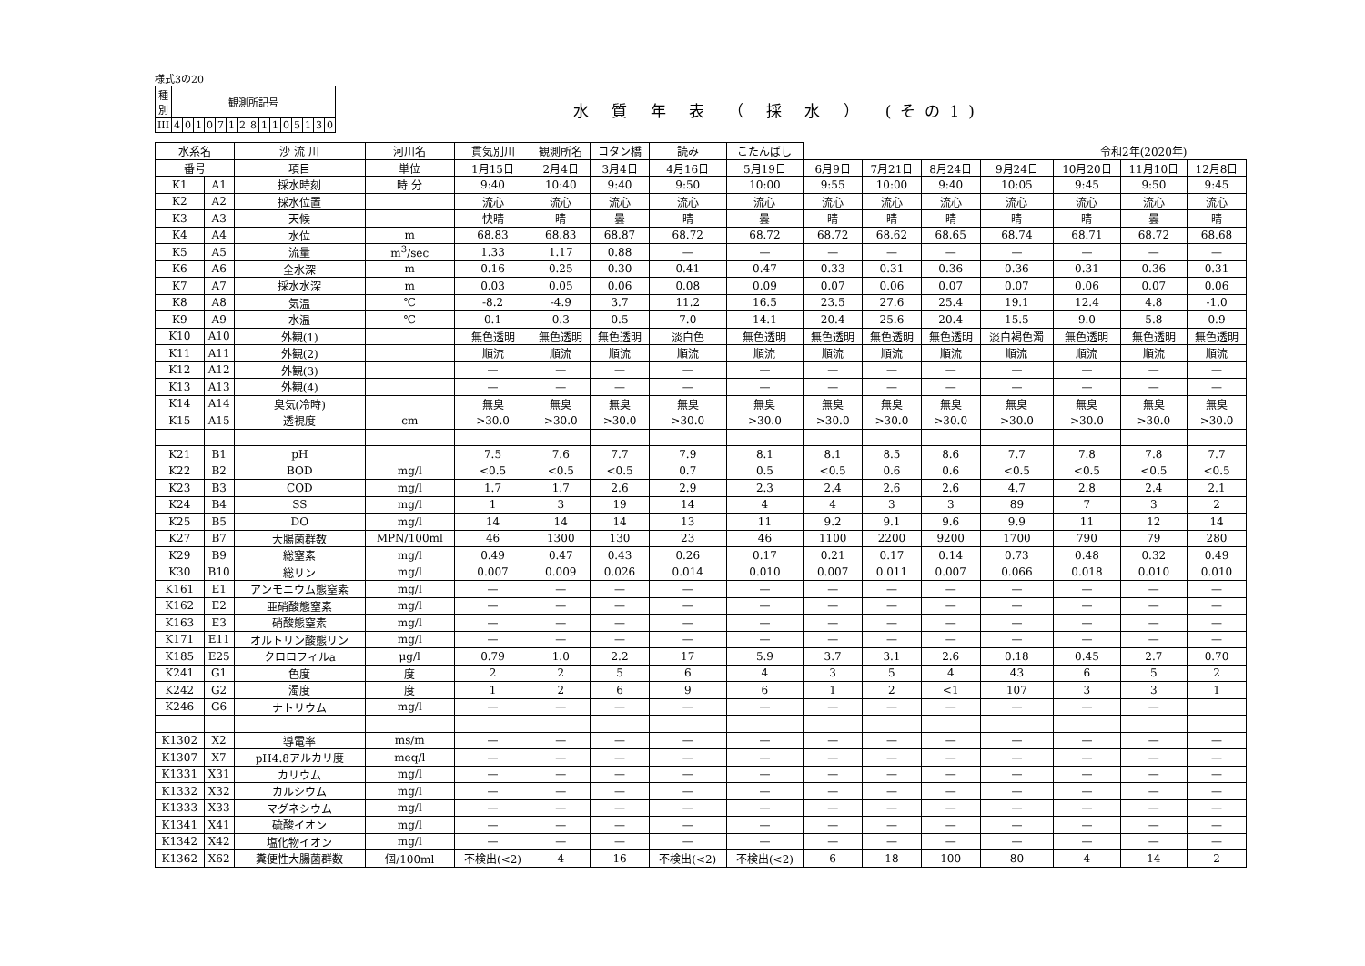様式3の20
| 種 別 | 観測所記号 | | | | | | | | | | | | | | |
| III | 4 | 0 | 1 | 0 | 7 | 1 | 2 | 8 | 1 | 1 | 0 | 5 | 1 | 3 | 0 |
水 質 年 表 （ 採 水 ）　(その1)
| 水系名 | | 沙 流 川 | 河川名 | 貫気別川 | 観測所名 | コタン橋 | 読み | こたんばし | 令和2年(2020年) | | | | | | |
| 番号 | | 項目 | 単位 | 1月15日 | 2月4日 | 3月4日 | 4月16日 | 5月19日 | 6月9日 | 7月21日 | 8月24日 | 9月24日 | 10月20日 | 11月10日 | 12月8日 |
| K1 | A1 | 採水時刻 | 時 分 | 9:40 | 10:40 | 9:40 | 9:50 | 10:00 | 9:55 | 10:00 | 9:40 | 10:05 | 9:45 | 9:50 | 9:45 |
| K2 | A2 | 採水位置 | | 流心 | 流心 | 流心 | 流心 | 流心 | 流心 | 流心 | 流心 | 流心 | 流心 | 流心 | 流心 |
| K3 | A3 | 天候 | | 快晴 | 晴 | 曇 | 晴 | 曇 | 晴 | 晴 | 晴 | 晴 | 晴 | 曇 | 晴 |
| K4 | A4 | 水位 | m | 68.83 | 68.83 | 68.87 | 68.72 | 68.72 | 68.72 | 68.62 | 68.65 | 68.74 | 68.71 | 68.72 | 68.68 |
| K5 | A5 | 流量 | m<sup>3</sup>/sec | 1.33 | 1.17 | 0.88 | — | — | — | — | — | — | — | — | — |
| K6 | A6 | 全水深 | m | 0.16 | 0.25 | 0.30 | 0.41 | 0.47 | 0.33 | 0.31 | 0.36 | 0.36 | 0.31 | 0.36 | 0.31 |
| K7 | A7 | 採水水深 | m | 0.03 | 0.05 | 0.06 | 0.08 | 0.09 | 0.07 | 0.06 | 0.07 | 0.07 | 0.06 | 0.07 | 0.06 |
| K8 | A8 | 気温 | ℃ | -8.2 | -4.9 | 3.7 | 11.2 | 16.5 | 23.5 | 27.6 | 25.4 | 19.1 | 12.4 | 4.8 | -1.0 |
| K9 | A9 | 水温 | ℃ | 0.1 | 0.3 | 0.5 | 7.0 | 14.1 | 20.4 | 25.6 | 20.4 | 15.5 | 9.0 | 5.8 | 0.9 |
| K10 | A10 | 外観(1) | | 無色透明 | 無色透明 | 無色透明 | 淡白色 | 無色透明 | 無色透明 | 無色透明 | 無色透明 | 淡白褐色濁 | 無色透明 | 無色透明 | 無色透明 |
| K11 | A11 | 外観(2) | | 順流 | 順流 | 順流 | 順流 | 順流 | 順流 | 順流 | 順流 | 順流 | 順流 | 順流 | 順流 |
| K12 | A12 | 外観(3) | | — | — | — | — | — | — | — | — | — | — | — | — |
| K13 | A13 | 外観(4) | | — | — | — | — | — | — | — | — | — | — | — | — |
| K14 | A14 | 臭気(冷時) | | 無臭 | 無臭 | 無臭 | 無臭 | 無臭 | 無臭 | 無臭 | 無臭 | 無臭 | 無臭 | 無臭 | 無臭 |
| K15 | A15 | 透視度 | cm | >30.0 | >30.0 | >30.0 | >30.0 | >30.0 | >30.0 | >30.0 | >30.0 | >30.0 | >30.0 | >30.0 | >30.0 |
| K21 | B1 | pH | | 7.5 | 7.6 | 7.7 | 7.9 | 8.1 | 8.1 | 8.5 | 8.6 | 7.7 | 7.8 | 7.8 | 7.7 |
| K22 | B2 | BOD | mg/l | <0.5 | <0.5 | <0.5 | 0.7 | 0.5 | <0.5 | 0.6 | 0.6 | <0.5 | <0.5 | <0.5 | <0.5 |
| K23 | B3 | COD | mg/l | 1.7 | 1.7 | 2.6 | 2.9 | 2.3 | 2.4 | 2.6 | 2.6 | 4.7 | 2.8 | 2.4 | 2.1 |
| K24 | B4 | SS | mg/l | 1 | 3 | 19 | 14 | 4 | 4 | 3 | 3 | 89 | 7 | 3 | 2 |
| K25 | B5 | DO | mg/l | 14 | 14 | 14 | 13 | 11 | 9.2 | 9.1 | 9.6 | 9.9 | 11 | 12 | 14 |
| K27 | B7 | 大腸菌群数 | MPN/100ml | 46 | 1300 | 130 | 23 | 46 | 1100 | 2200 | 9200 | 1700 | 790 | 79 | 280 |
| K29 | B9 | 総窒素 | mg/l | 0.49 | 0.47 | 0.43 | 0.26 | 0.17 | 0.21 | 0.17 | 0.14 | 0.73 | 0.48 | 0.32 | 0.49 |
| K30 | B10 | 総リン | mg/l | 0.007 | 0.009 | 0.026 | 0.014 | 0.010 | 0.007 | 0.011 | 0.007 | 0.066 | 0.018 | 0.010 | 0.010 |
| K161 | E1 | アンモニウム態窒素 | mg/l | — | — | — | — | — | — | — | — | — | — | — | — |
| K162 | E2 | 亜硝酸態窒素 | mg/l | — | — | — | — | — | — | — | — | — | — | — | — |
| K163 | E3 | 硝酸態窒素 | mg/l | — | — | — | — | — | — | — | — | — | — | — | — |
| K171 | E11 | オルトリン酸態リン | mg/l | — | — | — | — | — | — | — | — | — | — | — | — |
| K185 | E25 | クロロフィルa | μg/l | 0.79 | 1.0 | 2.2 | 17 | 5.9 | 3.7 | 3.1 | 2.6 | 0.18 | 0.45 | 2.7 | 0.70 |
| K241 | G1 | 色度 | 度 | 2 | 2 | 5 | 6 | 4 | 3 | 5 | 4 | 43 | 6 | 5 | 2 |
| K242 | G2 | 濁度 | 度 | 1 | 2 | 6 | 9 | 6 | 1 | 2 | <1 | 107 | 3 | 3 | 1 |
| K246 | G6 | ナトリウム | mg/l | — | — | — | — | — | — | — | — | — | — | — | |
| K1302 | X2 | 導電率 | ms/m | — | — | — | — | — | — | — | — | — | — | — | — |
| K1307 | X7 | pH4.8アルカリ度 | meq/l | — | — | — | — | — | — | — | — | — | — | — | — |
| K1331 | X31 | カリウム | mg/l | — | — | — | — | — | — | — | — | — | — | — | — |
| K1332 | X32 | カルシウム | mg/l | — | — | — | — | — | — | — | — | — | — | — | — |
| K1333 | X33 | マグネシウム | mg/l | — | — | — | — | — | — | — | — | — | — | — | — |
| K1341 | X41 | 硫酸イオン | mg/l | — | — | — | — | — | — | — | — | — | — | — | — |
| K1342 | X42 | 塩化物イオン | mg/l | — | — | — | — | — | — | — | — | — | — | — | — |
| K1362 | X62 | 糞便性大腸菌群数 | 個/100ml | 不検出(<2) | 4 | 16 | 不検出(<2) | 不検出(<2) | 6 | 18 | 100 | 80 | 4 | 14 | 2 |